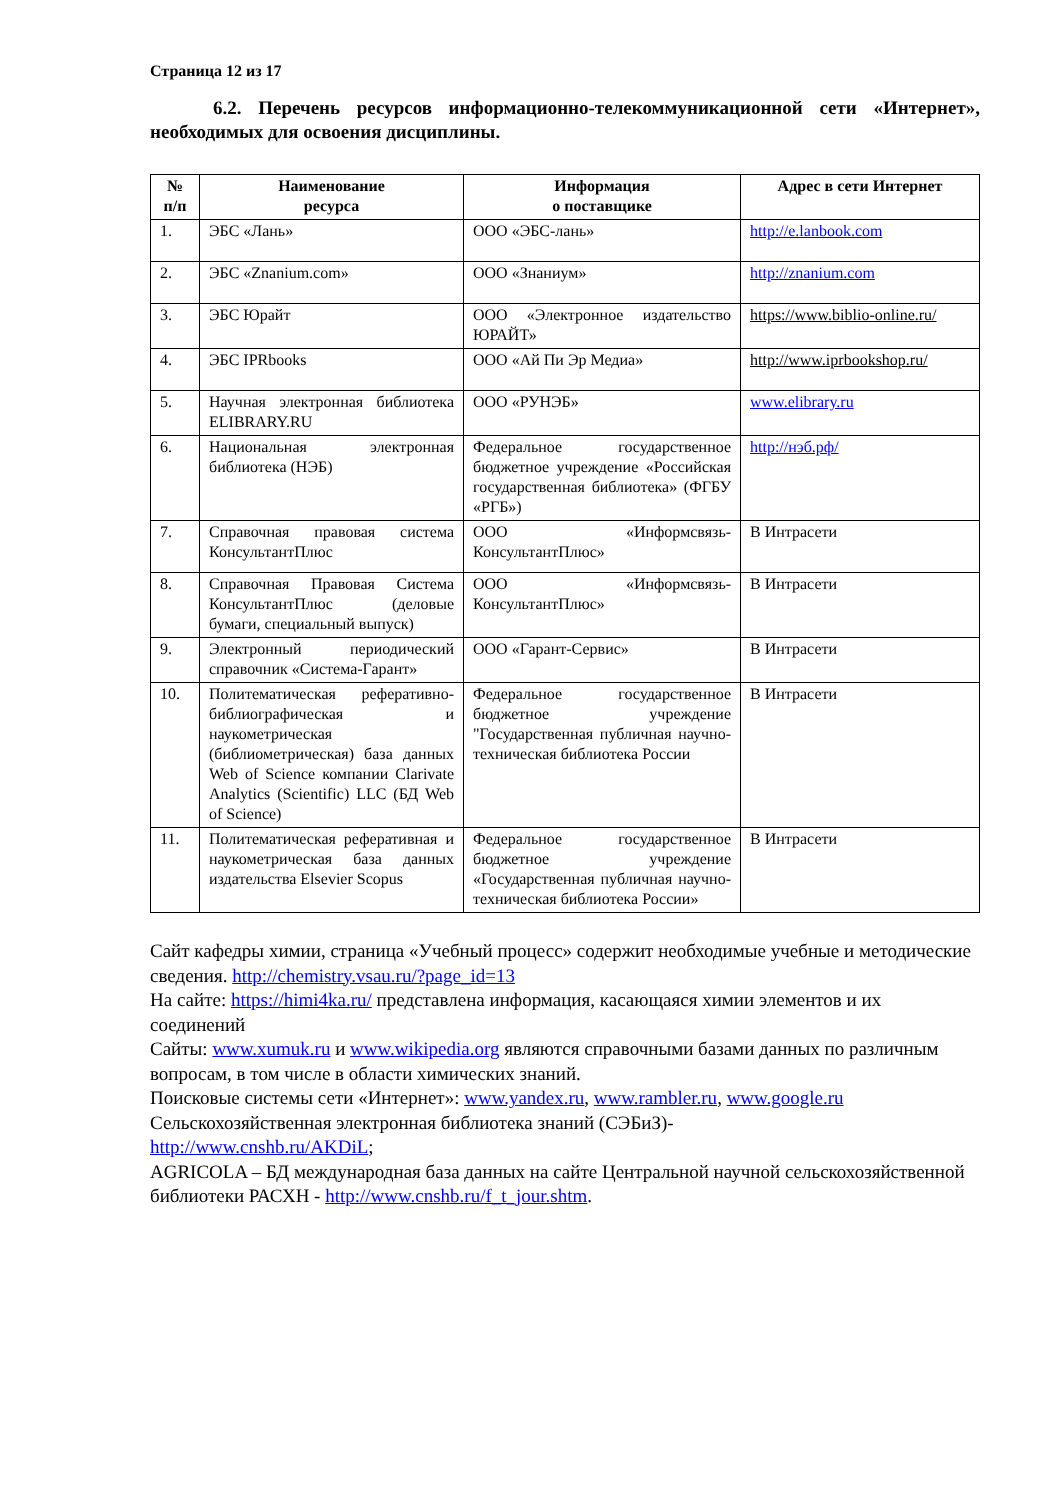Страница 12 из 17
6.2. Перечень ресурсов информационно-телекоммуникационной сети «Интернет», необходимых для освоения дисциплины.
| № п/п | Наименование ресурса | Информация о поставщике | Адрес в сети Интернет |
| --- | --- | --- | --- |
| 1. | ЭБС «Лань» | ООО «ЭБС-лань» | http://e.lanbook.com |
| 2. | ЭБС «Znanium.com» | ООО «Знаниум» | http://znanium.com |
| 3. | ЭБС Юрайт | ООО «Электронное издательство ЮРАЙТ» | https://www.biblio-online.ru/ |
| 4. | ЭБС IPRbooks | ООО «Ай Пи Эр Медиа» | http://www.iprbookshop.ru/ |
| 5. | Научная электронная библиотека ELIBRARY.RU | ООО «РУНЭБ» | www.elibrary.ru |
| 6. | Национальная электронная библиотека (НЭБ) | Федеральное государственное бюджетное учреждение «Российская государственная библиотека» (ФГБУ «РГБ») | http://нэб.рф/ |
| 7. | Справочная правовая система КонсультантПлюс | ООО «Информсвязь-КонсультантПлюс» | В Интрасети |
| 8. | Справочная Правовая Система КонсультантПлюс (деловые бумаги, специальный выпуск) | ООО «Информсвязь-КонсультантПлюс» | В Интрасети |
| 9. | Электронный периодический справочник «Система-Гарант» | ООО «Гарант-Сервис» | В Интрасети |
| 10. | Политематическая реферативно-библиографическая и наукометрическая (библиометрическая) база данных Web of Science компании Clarivate Analytics (Scientific) LLC (БД Web of Science) | Федеральное государственное бюджетное учреждение "Государственная публичная научно-техническая библиотека России | В Интрасети |
| 11. | Политематическая реферативная и наукометрическая база данных издательства Elsevier Scopus | Федеральное государственное бюджетное учреждение «Государственная публичная научно-техническая библиотека России» | В Интрасети |
Сайт кафедры химии, страница «Учебный процесс» содержит необходимые учебные и методические сведения. http://chemistry.vsau.ru/?page_id=13
На сайте: https://himi4ka.ru/ представлена информация, касающаяся химии элементов и их соединений
Сайты: www.xumuk.ru и www.wikipedia.org являются справочными базами данных по различным вопросам, в том числе в области химических знаний.
Поисковые системы сети «Интернет»: www.yandex.ru, www.rambler.ru, www.google.ru
Сельскохозяйственная электронная библиотека знаний (СЭБиЗ)-
http://www.cnshb.ru/AKDiL;
AGRICOLA – БД международная база данных на сайте Центральной научной сельскохозяйственной библиотеки РАСХН - http://www.cnshb.ru/f_t_jour.shtm.